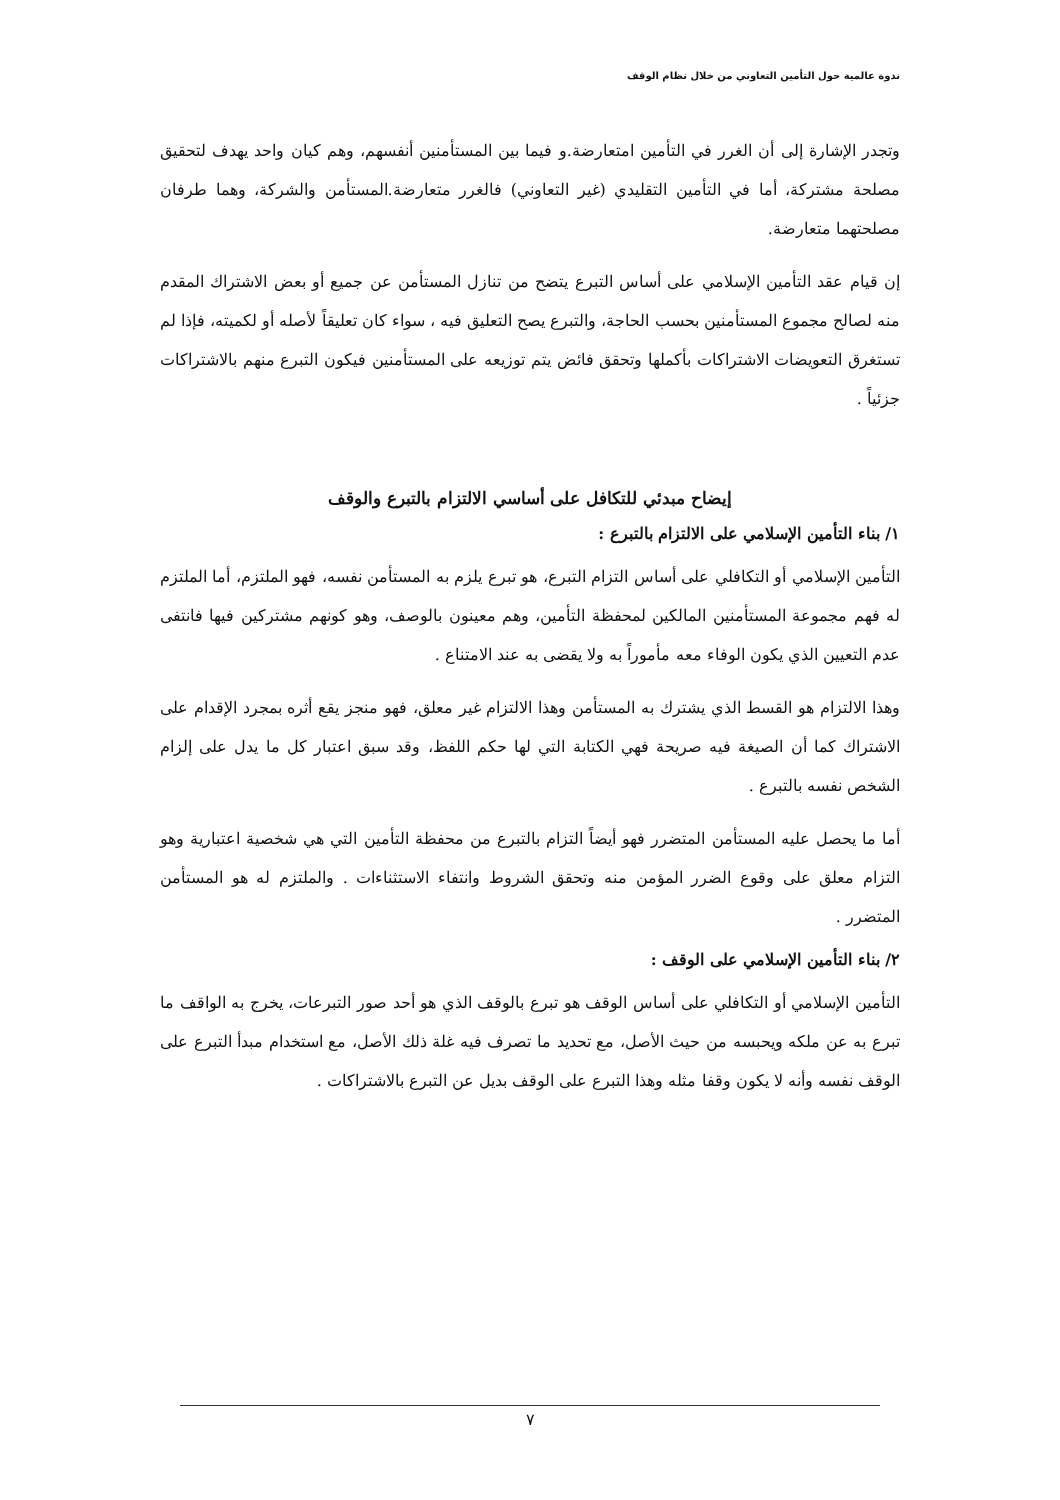ندوة عالمية حول التأمين التعاوني من خلال نظام الوقف
وتجدر الإشارة إلى أن الغرر في التأمين امتعارضة.و فيما بين المستأمنين أنفسهم، وهم كيان واحد يهدف لتحقيق مصلحة مشتركة، أما في التأمين التقليدي (غير التعاوني) فالغرر متعارضة.المستأمن والشركة، وهما طرفان مصلحتهما متعارضة.
إن قيام عقد التأمين الإسلامي على أساس التبرع يتضح من تنازل المستأمن عن جميع أو بعض الاشتراك المقدم منه لصالح مجموع المستأمنين بحسب الحاجة، والتبرع يصح التعليق فيه ، سواء كان تعليقاً لأصله أو لكميته، فإذا لم تستغرق التعويضات الاشتراكات بأكملها وتحقق فائض يتم توزيعه على المستأمنين فيكون التبرع منهم بالاشتراكات جزئياً .
إيضاح مبدئي للتكافل على أساسي الالتزام بالتبرع والوقف
١/ بناء التأمين الإسلامي على الالتزام بالتبرع :
التأمين الإسلامي أو التكافلي على أساس التزام التبرع، هو تبرع يلزم به المستأمن نفسه، فهو الملتزم، أما الملتزم له فهم مجموعة المستأمنين المالكين لمحفظة التأمين، وهم معينون بالوصف، وهو كونهم مشتركين فيها فانتفى عدم التعيين الذي يكون الوفاء معه مأموراً به ولا يقضى به عند الامتناع .
وهذا الالتزام هو القسط الذي يشترك به المستأمن وهذا الالتزام غير معلق، فهو منجز يقع أثره بمجرد الإقدام على الاشتراك كما أن الصيغة فيه صريحة فهي الكتابة التي لها حكم اللفظ، وقد سبق اعتبار كل ما يدل على إلزام الشخص نفسه بالتبرع .
أما ما يحصل عليه المستأمن المتضرر فهو أيضاً التزام بالتبرع من محفظة التأمين التي هي شخصية اعتبارية وهو التزام معلق على وقوع الضرر المؤمن منه وتحقق الشروط وانتفاء الاستثناءات . والملتزم له هو المستأمن المتضرر .
٢/ بناء التأمين الإسلامي على الوقف :
التأمين الإسلامي أو التكافلي على أساس الوقف هو تبرع بالوقف الذي هو أحد صور التبرعات، يخرج به الواقف ما تبرع به عن ملكه ويحبسه من حيث الأصل، مع تحديد ما تصرف فيه غلة ذلك الأصل، مع استخدام مبدأ التبرع على الوقف نفسه وأنه لا يكون وقفا مثله وهذا التبرع على الوقف بديل عن التبرع بالاشتراكات .
٧